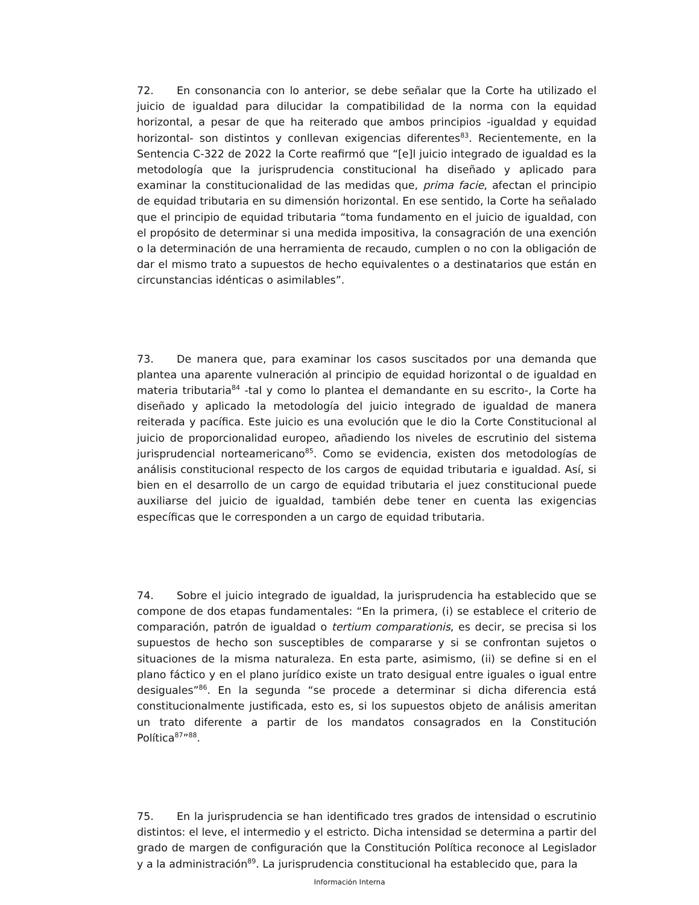72. En consonancia con lo anterior, se debe señalar que la Corte ha utilizado el juicio de igualdad para dilucidar la compatibilidad de la norma con la equidad horizontal, a pesar de que ha reiterado que ambos principios -igualdad y equidad horizontal- son distintos y conllevan exigencias diferentes<sup>83</sup>. Recientemente, en la Sentencia C-322 de 2022 la Corte reafirmó que “[e]l juicio integrado de igualdad es la metodología que la jurisprudencia constitucional ha diseñado y aplicado para examinar la constitucionalidad de las medidas que, prima facie, afectan el principio de equidad tributaria en su dimensión horizontal. En ese sentido, la Corte ha señalado que el principio de equidad tributaria “toma fundamento en el juicio de igualdad, con el propósito de determinar si una medida impositiva, la consagración de una exención o la determinación de una herramienta de recaudo, cumplen o no con la obligación de dar el mismo trato a supuestos de hecho equivalentes o a destinatarios que están en circunstancias idénticas o asimilables”.
73. De manera que, para examinar los casos suscitados por una demanda que plantea una aparente vulneración al principio de equidad horizontal o de igualdad en materia tributaria<sup>84</sup> -tal y como lo plantea el demandante en su escrito-, la Corte ha diseñado y aplicado la metodología del juicio integrado de igualdad de manera reiterada y pacífica. Este juicio es una evolución que le dio la Corte Constitucional al juicio de proporcionalidad europeo, añadiendo los niveles de escrutinio del sistema jurisprudencial norteamericano<sup>85</sup>. Como se evidencia, existen dos metodologías de análisis constitucional respecto de los cargos de equidad tributaria e igualdad. Así, si bien en el desarrollo de un cargo de equidad tributaria el juez constitucional puede auxiliarse del juicio de igualdad, también debe tener en cuenta las exigencias específicas que le corresponden a un cargo de equidad tributaria.
74. Sobre el juicio integrado de igualdad, la jurisprudencia ha establecido que se compone de dos etapas fundamentales: “En la primera, (i) se establece el criterio de comparación, patrón de igualdad o tertium comparationis, es decir, se precisa si los supuestos de hecho son susceptibles de compararse y si se confrontan sujetos o situaciones de la misma naturaleza. En esta parte, asimismo, (ii) se define si en el plano fáctico y en el plano jurídico existe un trato desigual entre iguales o igual entre desiguales”<sup>86</sup>. En la segunda “se procede a determinar si dicha diferencia está constitucionalmente justificada, esto es, si los supuestos objeto de análisis ameritan un trato diferente a partir de los mandatos consagrados en la Constitución Política<sup>87</sup>”<sup>88</sup>.
75. En la jurisprudencia se han identificado tres grados de intensidad o escrutinio distintos: el leve, el intermedio y el estricto. Dicha intensidad se determina a partir del grado de margen de configuración que la Constitución Política reconoce al Legislador y a la administración<sup>89</sup>. La jurisprudencia constitucional ha establecido que, para la
Información Interna